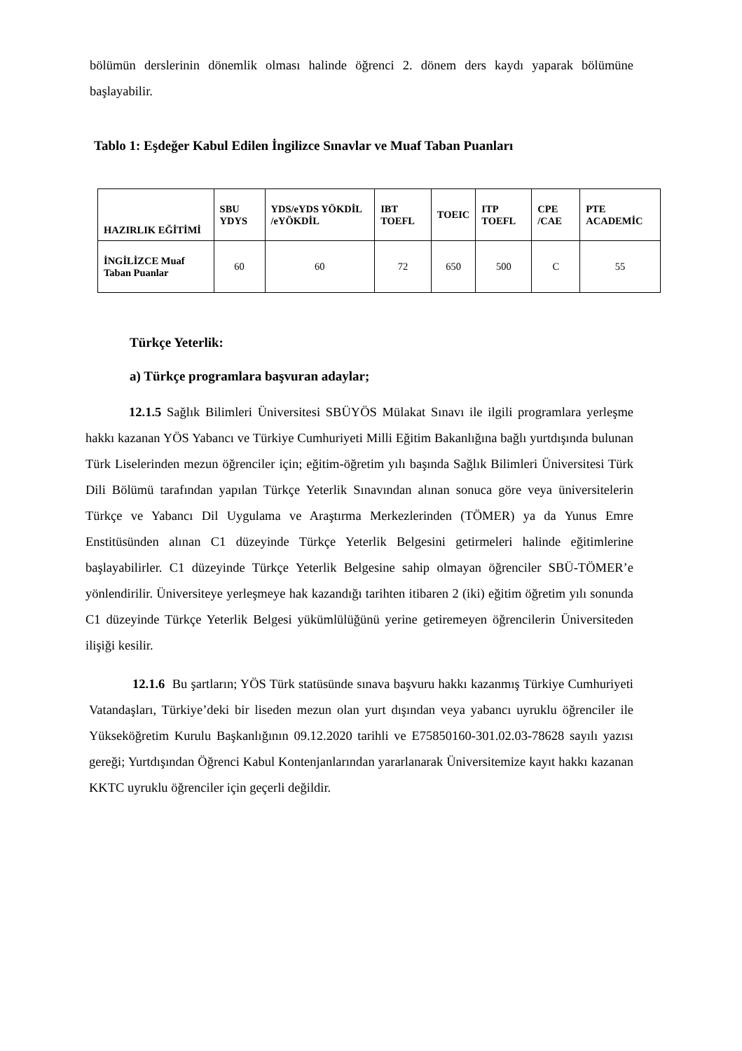bölümün derslerinin dönemlik olması halinde öğrenci 2. dönem ders kaydı yaparak bölümüne başlayabilir.
Tablo 1: Eşdeğer Kabul Edilen İngilizce Sınavlar ve Muaf Taban Puanları
| HAZIRLIK EĞİTİMİ | SBU YDYS | YDS/eYDS YÖKDİL /eYÖKDİL | IBT TOEFL | TOEIC | ITP TOEFL | CPE /CAE | PTE ACADEMİC |
| --- | --- | --- | --- | --- | --- | --- | --- |
| İNGİLİZCE Muaf Taban Puanlar | 60 | 60 | 72 | 650 | 500 | C | 55 |
Türkçe Yeterlik:
a) Türkçe programlara başvuran adaylar;
12.1.5 Sağlık Bilimleri Üniversitesi SBÜYÖS Mülakat Sınavı ile ilgili programlara yerleşme hakkı kazanan YÖS Yabancı ve Türkiye Cumhuriyeti Milli Eğitim Bakanlığına bağlı yurtdışında bulunan Türk Liselerinden mezun öğrenciler için; eğitim-öğretim yılı başında Sağlık Bilimleri Üniversitesi Türk Dili Bölümü tarafından yapılan Türkçe Yeterlik Sınavından alınan sonuca göre veya üniversitelerin Türkçe ve Yabancı Dil Uygulama ve Araştırma Merkezlerinden (TÖMER) ya da Yunus Emre Enstitüsünden alınan C1 düzeyinde Türkçe Yeterlik Belgesini getirmeleri halinde eğitimlerine başlayabilirler. C1 düzeyinde Türkçe Yeterlik Belgesine sahip olmayan öğrenciler SBÜ-TÖMER’e yönlendirilir. Üniversiteye yerleşmeye hak kazandığı tarihten itibaren 2 (iki) eğitim öğretim yılı sonunda C1 düzeyinde Türkçe Yeterlik Belgesi yükümlülüğünü yerine getiremeyen öğrencilerin Üniversiteden ilişiği kesilir.
12.1.6 Bu şartların; YÖS Türk statüsünde sınava başvuru hakkı kazanmış Türkiye Cumhuriyeti Vatandaşları, Türkiye’deki bir liseden mezun olan yurt dışından veya yabancı uyruklu öğrenciler ile Yükseköğretim Kurulu Başkanlığının 09.12.2020 tarihli ve E75850160-301.02.03-78628 sayılı yazısı gereği; Yurtdışından Öğrenci Kabul Kontenjanlarından yararlanarak Üniversitemize kayıt hakkı kazanan KKTC uyruklu öğrenciler için geçerli değildir.